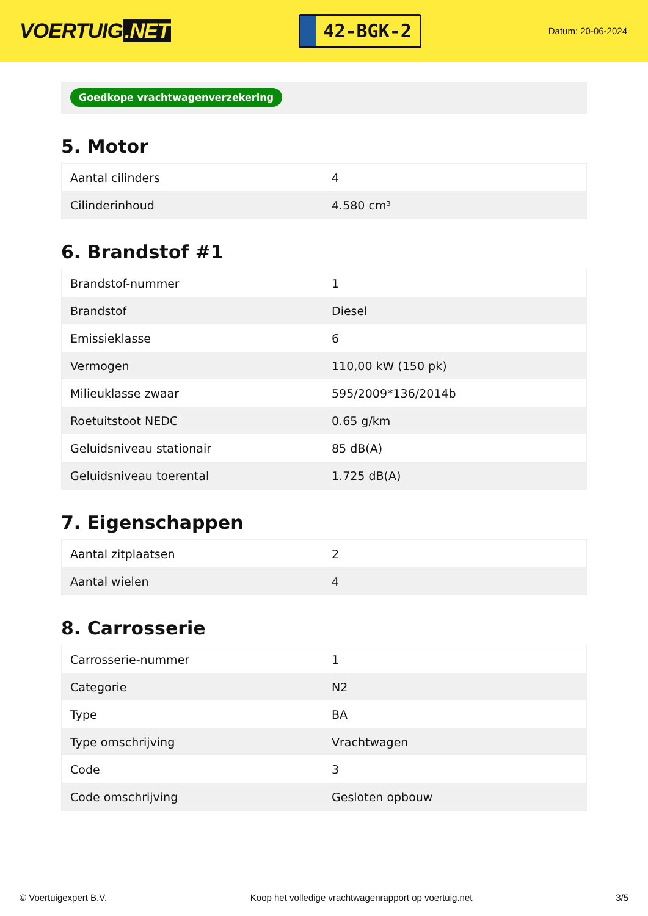VOERTUIG.NET
42-BGK-2
Datum: 20-06-2024
Goedkope vrachtwagenverzekering
5. Motor
| Aantal cilinders | 4 |
| Cilinderinhoud | 4.580 cm³ |
6. Brandstof #1
| Brandstof-nummer | 1 |
| Brandstof | Diesel |
| Emissieklasse | 6 |
| Vermogen | 110,00 kW (150 pk) |
| Milieuklasse zwaar | 595/2009*136/2014b |
| Roetuitstoot NEDC | 0.65 g/km |
| Geluidsniveau stationair | 85 dB(A) |
| Geluidsniveau toerental | 1.725 dB(A) |
7. Eigenschappen
| Aantal zitplaatsen | 2 |
| Aantal wielen | 4 |
8. Carrosserie
| Carrosserie-nummer | 1 |
| Categorie | N2 |
| Type | BA |
| Type omschrijving | Vrachtwagen |
| Code | 3 |
| Code omschrijving | Gesloten opbouw |
© Voertuigexpert B.V. Koop het volledige vrachtwagenrapport op voertuig.net 3/5